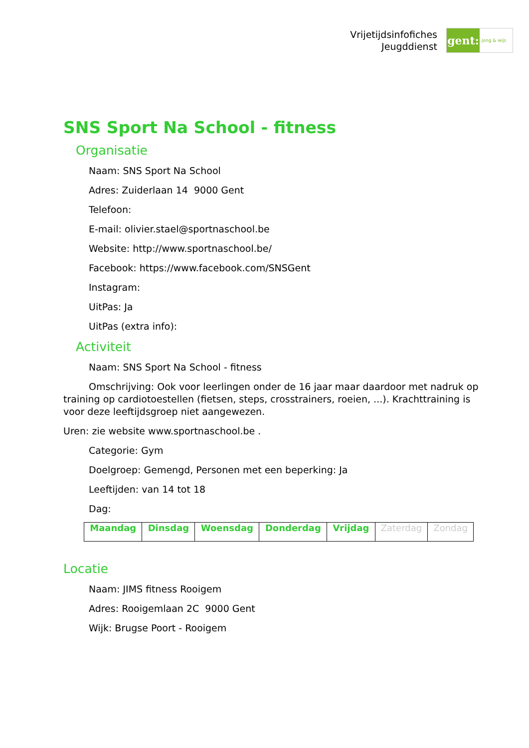Vrijetijdsinfofiches
Jeugddienst
gent:
jong & wijs
SNS Sport Na School - fitness
Organisatie
Naam: SNS Sport Na School
Adres: Zuiderlaan 14 9000 Gent
Telefoon:
E-mail: olivier.stael@sportnaschool.be
Website: http://www.sportnaschool.be/
Facebook: https://www.facebook.com/SNSGent
Instagram:
UitPas: Ja
UitPas (extra info):
Activiteit
Naam: SNS Sport Na School - fitness
Omschrijving: Ook voor leerlingen onder de 16 jaar maar daardoor met nadruk op training op cardiotoestellen (fietsen, steps, crosstrainers, roeien, ...). Krachttraining is voor deze leeftijdsgroep niet aangewezen.
Uren: zie website www.sportnaschool.be .
Categorie: Gym
Doelgroep: Gemengd, Personen met een beperking: Ja
Leeftijden: van 14 tot 18
Dag:
| Maandag | Dinsdag | Woensdag | Donderdag | Vrijdag | Zaterdag | Zondag |
Locatie
Naam: JIMS fitness Rooigem
Adres: Rooigemlaan 2C 9000 Gent
Wijk: Brugse Poort - Rooigem